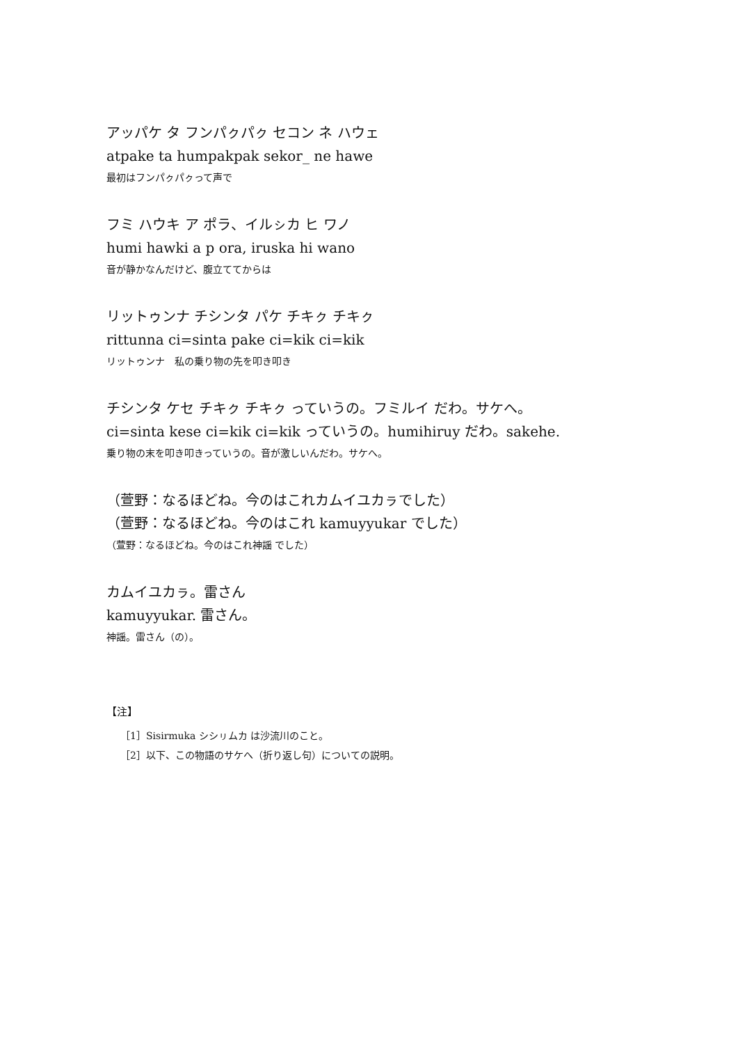アッパケ タ フンパㇰパㇰ セコン ネ ハウェ
atpake ta humpakpak sekor_ ne hawe
最初はフンパㇰパㇰって声で
フミ ハウキ ア ポラ、イルㇱカ ヒ ワノ
humi hawki a p ora, iruska hi wano
音が静かなんだけど、腹立ててからは
リットゥンナ チシンタ パケ チキㇰ チキㇰ
rittunna ci=sinta pake ci=kik ci=kik
リットゥンナ　私の乗り物の先を叩き叩き
チシンタ ケセ チキㇰ チキㇰ っていうの。フミルイ だわ。サケへ。
ci=sinta kese ci=kik ci=kik っていうの。humihiruy だわ。sakehe.
乗り物の末を叩き叩きっていうの。音が激しいんだわ。サケへ。
（萱野：なるほどね。今のはこれカムイユカㇻでした）
（萱野：なるほどね。今のはこれ kamuyyukar でした）
（萱野：なるほどね。今のはこれ神謡 でした）
カムイユカㇻ。雷さん
kamuyyukar. 雷さん。
神謡。雷さん（の）。
【注】
［1］Sisirmuka シシㇼムカ は沙流川のこと。
［2］以下、この物語のサケへ（折り返し句）についての説明。